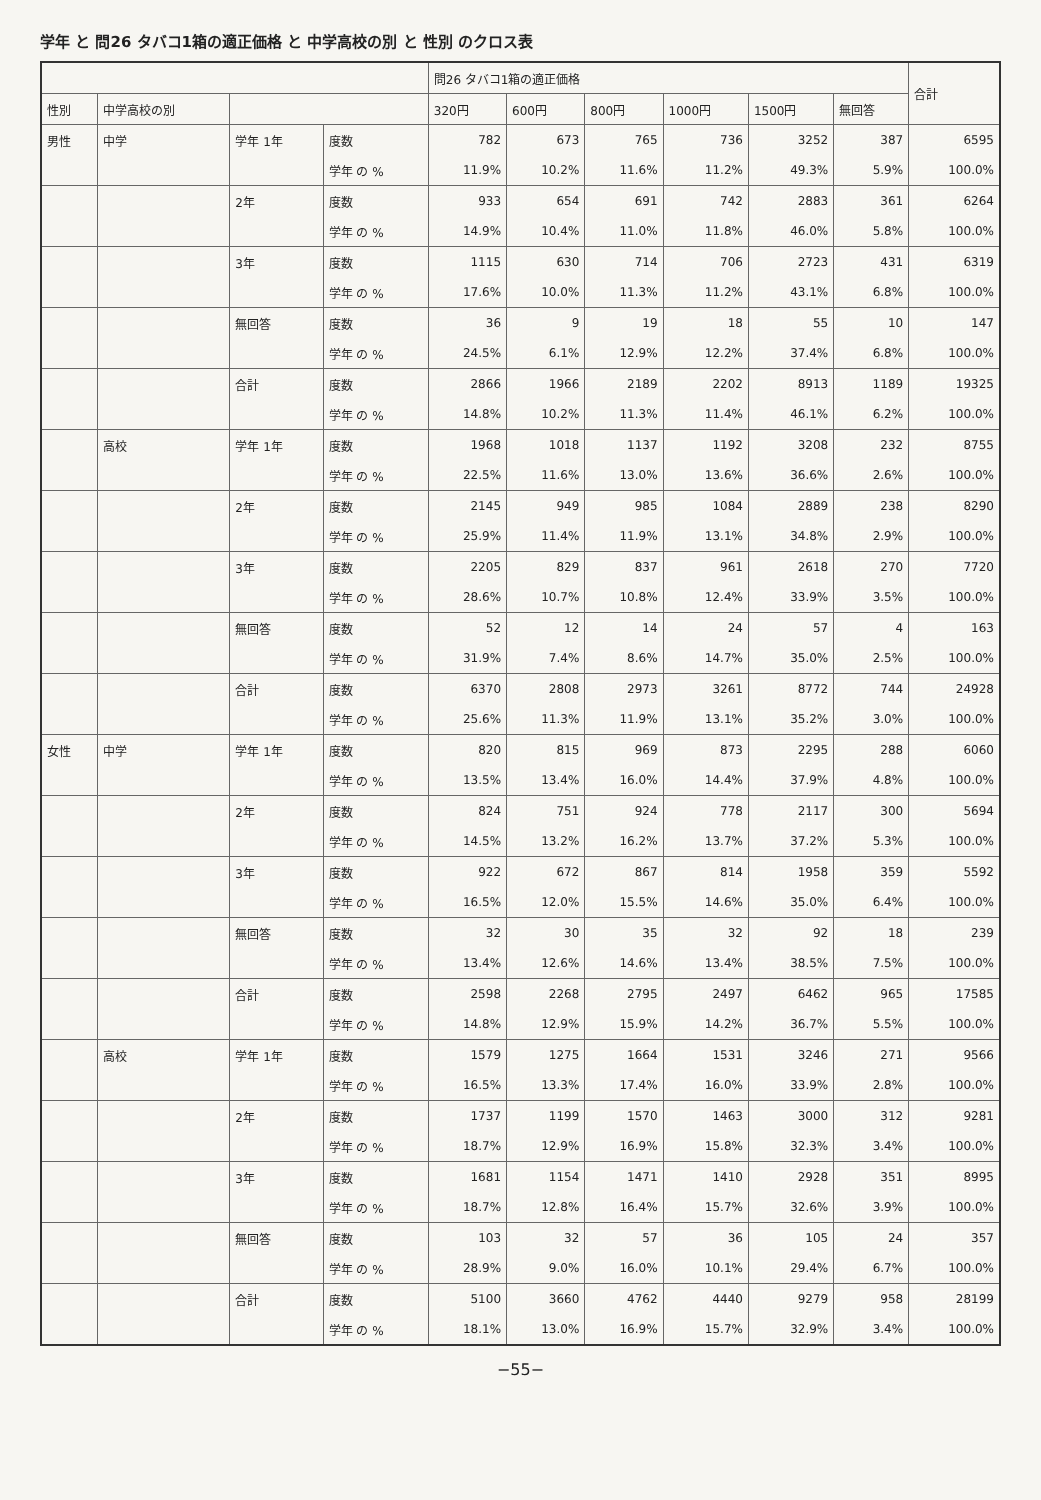学年 と 問26 タバコ1箱の適正価格 と 中学高校の別 と 性別 のクロス表
| | | | | 問26 タバコ1箱の適正価格 | | | | | | 合計 |
| --- | --- | --- | --- | --- | --- | --- | --- | --- | --- | --- |
| 性別 | 中学高校の別 | | | 320円 | 600円 | 800円 | 1000円 | 1500円 | 無回答 | |
| 男性 | 中学 | 学年 1年 | 度数 | 782 | 673 | 765 | 736 | 3252 | 387 | 6595 |
| | | | 学年 の % | 11.9% | 10.2% | 11.6% | 11.2% | 49.3% | 5.9% | 100.0% |
| | | 2年 | 度数 | 933 | 654 | 691 | 742 | 2883 | 361 | 6264 |
| | | | 学年 の % | 14.9% | 10.4% | 11.0% | 11.8% | 46.0% | 5.8% | 100.0% |
| | | 3年 | 度数 | 1115 | 630 | 714 | 706 | 2723 | 431 | 6319 |
| | | | 学年 の % | 17.6% | 10.0% | 11.3% | 11.2% | 43.1% | 6.8% | 100.0% |
| | | 無回答 | 度数 | 36 | 9 | 19 | 18 | 55 | 10 | 147 |
| | | | 学年 の % | 24.5% | 6.1% | 12.9% | 12.2% | 37.4% | 6.8% | 100.0% |
| | | 合計 | 度数 | 2866 | 1966 | 2189 | 2202 | 8913 | 1189 | 19325 |
| | | | 学年 の % | 14.8% | 10.2% | 11.3% | 11.4% | 46.1% | 6.2% | 100.0% |
| | 高校 | 学年 1年 | 度数 | 1968 | 1018 | 1137 | 1192 | 3208 | 232 | 8755 |
| | | | 学年 の % | 22.5% | 11.6% | 13.0% | 13.6% | 36.6% | 2.6% | 100.0% |
| | | 2年 | 度数 | 2145 | 949 | 985 | 1084 | 2889 | 238 | 8290 |
| | | | 学年 の % | 25.9% | 11.4% | 11.9% | 13.1% | 34.8% | 2.9% | 100.0% |
| | | 3年 | 度数 | 2205 | 829 | 837 | 961 | 2618 | 270 | 7720 |
| | | | 学年 の % | 28.6% | 10.7% | 10.8% | 12.4% | 33.9% | 3.5% | 100.0% |
| | | 無回答 | 度数 | 52 | 12 | 14 | 24 | 57 | 4 | 163 |
| | | | 学年 の % | 31.9% | 7.4% | 8.6% | 14.7% | 35.0% | 2.5% | 100.0% |
| | | 合計 | 度数 | 6370 | 2808 | 2973 | 3261 | 8772 | 744 | 24928 |
| | | | 学年 の % | 25.6% | 11.3% | 11.9% | 13.1% | 35.2% | 3.0% | 100.0% |
| 女性 | 中学 | 学年 1年 | 度数 | 820 | 815 | 969 | 873 | 2295 | 288 | 6060 |
| | | | 学年 の % | 13.5% | 13.4% | 16.0% | 14.4% | 37.9% | 4.8% | 100.0% |
| | | 2年 | 度数 | 824 | 751 | 924 | 778 | 2117 | 300 | 5694 |
| | | | 学年 の % | 14.5% | 13.2% | 16.2% | 13.7% | 37.2% | 5.3% | 100.0% |
| | | 3年 | 度数 | 922 | 672 | 867 | 814 | 1958 | 359 | 5592 |
| | | | 学年 の % | 16.5% | 12.0% | 15.5% | 14.6% | 35.0% | 6.4% | 100.0% |
| | | 無回答 | 度数 | 32 | 30 | 35 | 32 | 92 | 18 | 239 |
| | | | 学年 の % | 13.4% | 12.6% | 14.6% | 13.4% | 38.5% | 7.5% | 100.0% |
| | | 合計 | 度数 | 2598 | 2268 | 2795 | 2497 | 6462 | 965 | 17585 |
| | | | 学年 の % | 14.8% | 12.9% | 15.9% | 14.2% | 36.7% | 5.5% | 100.0% |
| | 高校 | 学年 1年 | 度数 | 1579 | 1275 | 1664 | 1531 | 3246 | 271 | 9566 |
| | | | 学年 の % | 16.5% | 13.3% | 17.4% | 16.0% | 33.9% | 2.8% | 100.0% |
| | | 2年 | 度数 | 1737 | 1199 | 1570 | 1463 | 3000 | 312 | 9281 |
| | | | 学年 の % | 18.7% | 12.9% | 16.9% | 15.8% | 32.3% | 3.4% | 100.0% |
| | | 3年 | 度数 | 1681 | 1154 | 1471 | 1410 | 2928 | 351 | 8995 |
| | | | 学年 の % | 18.7% | 12.8% | 16.4% | 15.7% | 32.6% | 3.9% | 100.0% |
| | | 無回答 | 度数 | 103 | 32 | 57 | 36 | 105 | 24 | 357 |
| | | | 学年 の % | 28.9% | 9.0% | 16.0% | 10.1% | 29.4% | 6.7% | 100.0% |
| | | 合計 | 度数 | 5100 | 3660 | 4762 | 4440 | 9279 | 958 | 28199 |
| | | | 学年 の % | 18.1% | 13.0% | 16.9% | 15.7% | 32.9% | 3.4% | 100.0% |
−55−